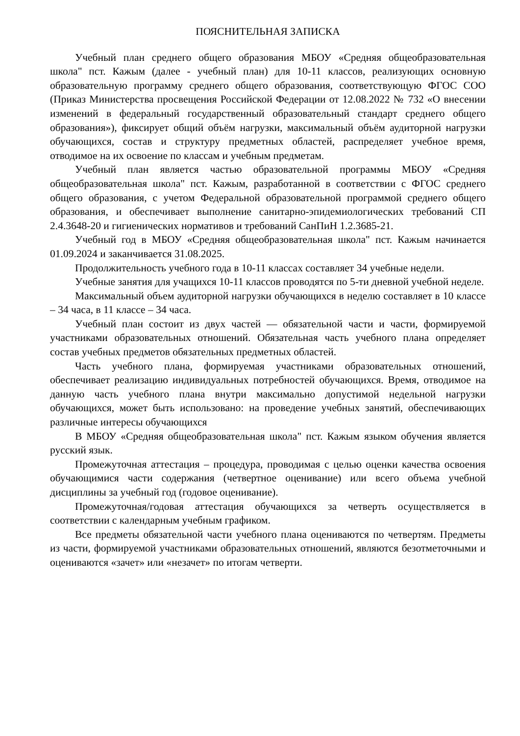ПОЯСНИТЕЛЬНАЯ ЗАПИСКА
Учебный план среднего общего образования МБОУ «Средняя общеобразовательная школа" пст. Кажым (далее - учебный план) для 10-11 классов, реализующих основную образовательную программу среднего общего образования, соответствующую ФГОС СОО (Приказ Министерства просвещения Российской Федерации от 12.08.2022 № 732 «О внесении изменений в федеральный государственный образовательный стандарт среднего общего образования»), фиксирует общий объём нагрузки, максимальный объём аудиторной нагрузки обучающихся, состав и структуру предметных областей, распределяет учебное время, отводимое на их освоение по классам и учебным предметам.
Учебный план является частью образовательной программы МБОУ «Средняя общеобразовательная школа" пст. Кажым, разработанной в соответствии с ФГОС среднего общего образования, с учетом Федеральной образовательной программой среднего общего образования, и обеспечивает выполнение санитарно-эпидемиологических требований СП 2.4.3648-20 и гигиенических нормативов и требований СанПиН 1.2.3685-21.
Учебный год в МБОУ «Средняя общеобразовательная школа" пст. Кажым начинается 01.09.2024 и заканчивается 31.08.2025.
Продолжительность учебного года в 10-11 классах составляет 34 учебные недели.
Учебные занятия для учащихся 10-11 классов проводятся по 5-ти дневной учебной неделе.
Максимальный объем аудиторной нагрузки обучающихся в неделю составляет в 10 классе – 34 часа, в 11 классе – 34 часа.
Учебный план состоит из двух частей — обязательной части и части, формируемой участниками образовательных отношений. Обязательная часть учебного плана определяет состав учебных предметов обязательных предметных областей.
Часть учебного плана, формируемая участниками образовательных отношений, обеспечивает реализацию индивидуальных потребностей обучающихся. Время, отводимое на данную часть учебного плана внутри максимально допустимой недельной нагрузки обучающихся, может быть использовано: на проведение учебных занятий, обеспечивающих различные интересы обучающихся
В МБОУ «Средняя общеобразовательная школа" пст. Кажым языком обучения является русский язык.
Промежуточная аттестация – процедура, проводимая с целью оценки качества освоения обучающимися части содержания (четвертное оценивание) или всего объема учебной дисциплины за учебный год (годовое оценивание).
Промежуточная/годовая аттестация обучающихся за четверть осуществляется в соответствии с календарным учебным графиком.
Все предметы обязательной части учебного плана оцениваются по четвертям. Предметы из части, формируемой участниками образовательных отношений, являются безотметочными и оцениваются «зачет» или «незачет» по итогам четверти.